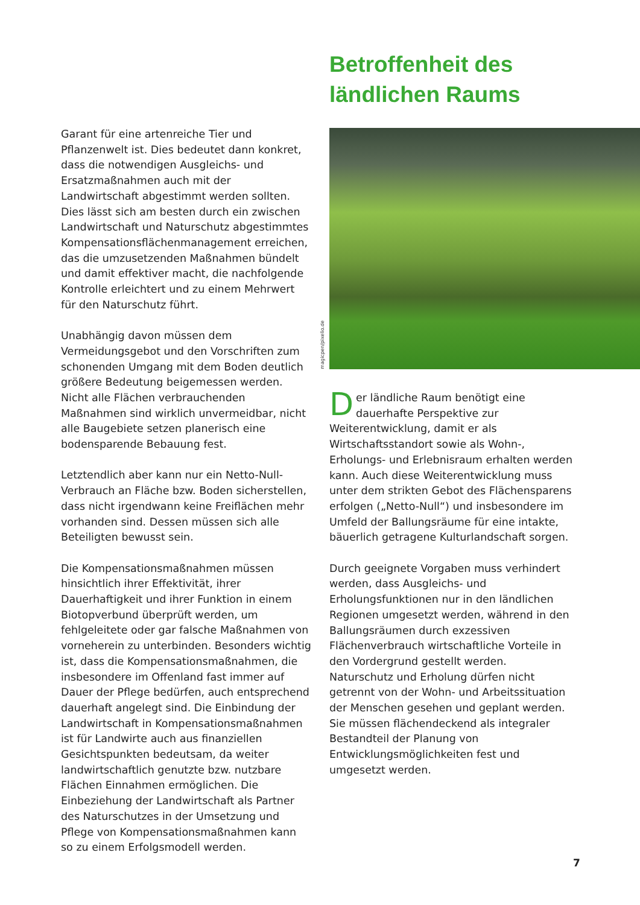Garant für eine artenreiche Tier und Pflanzenwelt ist. Dies bedeutet dann konkret, dass die notwendigen Ausgleichs- und Ersatzmaßnahmen auch mit der Landwirtschaft abgestimmt werden sollten. Dies lässt sich am besten durch ein zwischen Landwirtschaft und Naturschutz abgestimmtes Kompensationsflächenmanagement erreichen, das die umzusetzenden Maßnahmen bündelt und damit effektiver macht, die nachfolgende Kontrolle erleichtert und zu einem Mehrwert für den Naturschutz führt.
Unabhängig davon müssen dem Vermeidungsgebot und den Vorschriften zum schonenden Umgang mit dem Boden deutlich größere Bedeutung beigemessen werden. Nicht alle Flächen verbrauchenden Maßnahmen sind wirklich unvermeidbar, nicht alle Baugebiete setzen planerisch eine bodensparende Bebauung fest.
Letztendlich aber kann nur ein Netto-Null-Verbrauch an Fläche bzw. Boden sicherstellen, dass nicht irgendwann keine Freiflächen mehr vorhanden sind. Dessen müssen sich alle Beteiligten bewusst sein.
Die Kompensationsmaßnahmen müssen hinsichtlich ihrer Effektivität, ihrer Dauerhaftigkeit und ihrer Funktion in einem Biotopverbund überprüft werden, um fehlgeleitete oder gar falsche Maßnahmen von vorneherein zu unterbinden. Besonders wichtig ist, dass die Kompensationsmaßnahmen, die insbesondere im Offenland fast immer auf Dauer der Pflege bedürfen, auch entsprechend dauerhaft angelegt sind. Die Einbindung der Landwirtschaft in Kompensationsmaßnahmen ist für Landwirte auch aus finanziellen Gesichtspunkten bedeutsam, da weiter landwirtschaftlich genutzte bzw. nutzbare Flächen Einnahmen ermöglichen. Die Einbeziehung der Landwirtschaft als Partner des Naturschutzes in der Umsetzung und Pflege von Kompensationsmaßnahmen kann so zu einem Erfolgsmodell werden.
Betroffenheit des
ländlichen Raums
magicpen/pixelio.de
Der ländliche Raum benötigt eine dauerhafte Perspektive zur Weiterentwicklung, damit er als Wirtschaftsstandort sowie als Wohn-, Erholungs- und Erlebnisraum erhalten werden kann. Auch diese Weiterentwicklung muss unter dem strikten Gebot des Flächensparens erfolgen („Netto-Null“) und insbesondere im Umfeld der Ballungsräume für eine intakte, bäuerlich getragene Kulturlandschaft sorgen.
Durch geeignete Vorgaben muss verhindert werden, dass Ausgleichs- und Erholungsfunktionen nur in den ländlichen Regionen umgesetzt werden, während in den Ballungsräumen durch exzessiven Flächenverbrauch wirtschaftliche Vorteile in den Vordergrund gestellt werden. Naturschutz und Erholung dürfen nicht getrennt von der Wohn- und Arbeitssituation der Menschen gesehen und geplant werden. Sie müssen flächendeckend als integraler Bestandteil der Planung von Entwicklungsmöglichkeiten fest und umgesetzt werden.
7